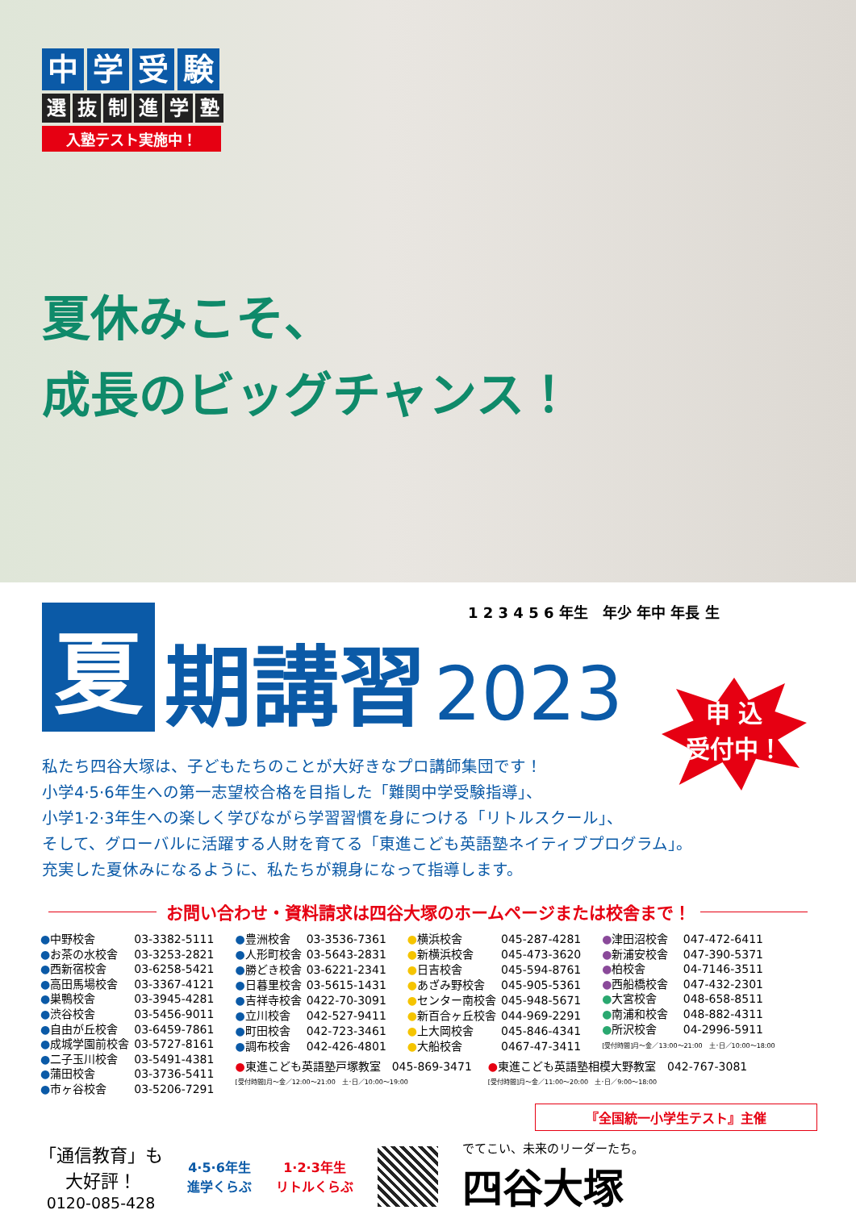中学受験
選抜制進学塾
入塾テスト実施中！
夏休みこそ、
成長のビッグチャンス！
1 2 3 4 5 6 年生　年少 年中 年長 生
夏期講習 2023
申 込
受付中！
私たち四谷大塚は、子どもたちのことが大好きなプロ講師集団です！
小学4·5·6年生への第一志望校合格を目指した「難関中学受験指導」、
小学1·2·3年生への楽しく学びながら学習習慣を身につける「リトルスクール」、
そして、グローバルに活躍する人財を育てる「東進こども英語塾ネイティブプログラム」。
充実した夏休みになるように、私たちが親身になって指導します。
お問い合わせ・資料請求は四谷大塚のホームページまたは校舎まで！
| ● 中野校舎 | 03-3382-5111 |
| ● お茶の水校舎 | 03-3253-2821 |
| ● 西新宿校舎 | 03-6258-5421 |
| ● 高田馬場校舎 | 03-3367-4121 |
| ● 巣鴨校舎 | 03-3945-4281 |
| ● 渋谷校舎 | 03-5456-9011 |
| ● 自由が丘校舎 | 03-6459-7861 |
| ● 成城学園前校舎 | 03-5727-8161 |
| ● 二子玉川校舎 | 03-5491-4381 |
| ● 蒲田校舎 | 03-3736-5411 |
| ● 市ヶ谷校舎 | 03-5206-7291 |
| ● 豊洲校舎 | 03-3536-7361 |
| ● 人形町校舎 | 03-5643-2831 |
| ● 勝どき校舎 | 03-6221-2341 |
| ● 日暮里校舎 | 03-5615-1431 |
| ● 吉祥寺校舎 | 0422-70-3091 |
| ● 立川校舎 | 042-527-9411 |
| ● 町田校舎 | 042-723-3461 |
| ● 調布校舎 | 042-426-4801 |
| ● 横浜校舎 | 045-287-4281 |
| ● 新横浜校舎 | 045-473-3620 |
| ● 日吉校舎 | 045-594-8761 |
| ● あざみ野校舎 | 045-905-5361 |
| ● センター南校舎 | 045-948-5671 |
| ● 新百合ヶ丘校舎 | 044-969-2291 |
| ● 上大岡校舎 | 045-846-4341 |
| ● 大船校舎 | 0467-47-3411 |
| ● 津田沼校舎 | 047-472-6411 |
| ● 新浦安校舎 | 047-390-5371 |
| ● 柏校舎 | 04-7146-3511 |
| ● 西船橋校舎 | 047-432-2301 |
| ● 大宮校舎 | 048-658-8511 |
| ● 南浦和校舎 | 048-882-4311 |
| ● 所沢校舎 | 04-2996-5911 |
| [受付時間]月～金／13:00～21:00 土･日／10:00～18:00 | |
●東進こども英語塾戸塚教室　045-869-3471
[受付時間]月～金／12:00～21:00　土･日／10:00～19:00
●東進こども英語塾相模大野教室　042-767-3081
[受付時間]月～金／11:00～20:00　土･日／9:00～18:00
『全国統一小学生テスト』主催
「通信教育」も
大好評！
0120-085-428
4·5·6年生
進学くらぶ
1·2·3年生
リトルくらぶ
でてこい、未来のリーダーたち。
四谷大塚